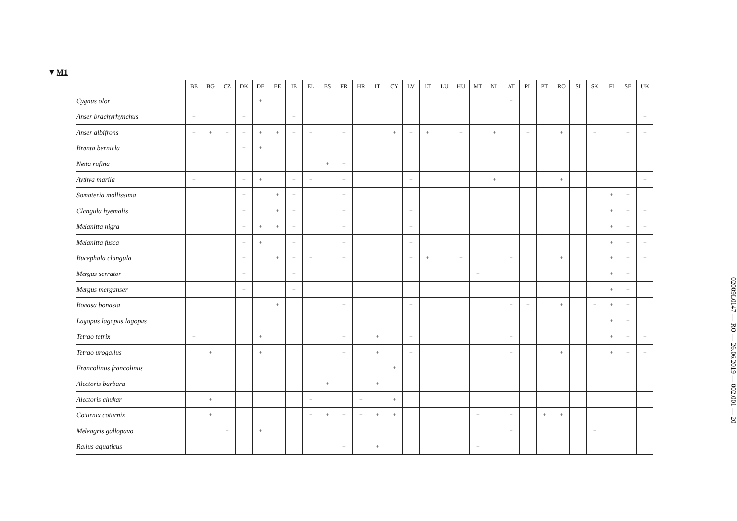▼M1
| | BE | BG | CZ | DK | DE | EE | IE | EL | ES | FR | HR | IT | CY | LV | LT | LU | HU | MT | NL | AT | PL | PT | RO | SI | SK | FI | SE | UK |
| --- | --- | --- | --- | --- | --- | --- | --- | --- | --- | --- | --- | --- | --- | --- | --- | --- | --- | --- | --- | --- | --- | --- | --- | --- | --- | --- | --- | --- |
| Cygnus olor | | | | | + | | | | | | | | | | | | | | | + | | | | | | | | |
| Anser brachyrhynchus | + | | | + | | | + | | | | | | | | | | | | | | | | | | | | | + |
| Anser albifrons | + | + | + | + | + | + | + | + | | + | | | + | + | + | | + | | + | | + | | + | | + | | + | + |
| Branta bernicla | | | | + | + | | | | | | | | | | | | | | | | | | | | | | | |
| Netta rufina | | | | | | | | | + | + | | | | | | | | | | | | | | | | | | |
| Aythya marila | + | | | + | + | | + | + | | + | | | | + | | | | | + | | | | + | | | | | + |
| Somateria mollissima | | | | + | | + | + | | | + | | | | | | | | | | | | | | | | + | + | |
| Clangula hyemalis | | | | + | | + | + | | | + | | | | + | | | | | | | | | | | | + | + | + |
| Melanitta nigra | | | | + | + | + | + | | | + | | | | + | | | | | | | | | | | | + | + | + |
| Melanitta fusca | | | | + | + | | + | | | + | | | | + | | | | | | | | | | | | + | + | + |
| Bucephala clangula | | | | + | | + | + | + | | + | | | | + | + | | + | | | + | | | + | | | + | + | + |
| Mergus serrator | | | | + | | | + | | | | | | | | | | | + | | | | | | | | + | + | |
| Mergus merganser | | | | + | | | + | | | | | | | | | | | | | | | | | | | + | + | |
| Bonasa bonasia | | | | | | + | | | | + | | | | + | | | | | | + | + | | + | | + | + | + | |
| Lagopus lagopus lagopus | | | | | | | | | | | | | | | | | | | | | | | | | | + | + | |
| Tetrao tetrix | + | | | | + | | | | | + | | + | | + | | | | | | + | | | | | | + | + | + |
| Tetrao urogallus | | + | | | + | | | | | + | | + | | + | | | | | | + | | | + | | | + | + | + |
| Francolinus francolinus | | | | | | | | | | | | | + | | | | | | | | | | | | | | | |
| Alectoris barbara | | | | | | | | | + | | | + | | | | | | | | | | | | | | | | |
| Alectoris chukar | | + | | | | | | + | | | + | | + | | | | | | | | | | | | | | | |
| Coturnix coturnix | | + | | | | | | + | + | + | + | + | + | | | | | + | | + | | + | + | | | | | |
| Meleagris gallopavo | | | + | | + | | | | | | | | | | | | | | | + | | | | | + | | | |
| Rallus aquaticus | | | | | | | | | | + | | + | | | | | | + | | | | | | | | | | |
02009L0147 — RO — 26.06.2019 — 002.001 — 20